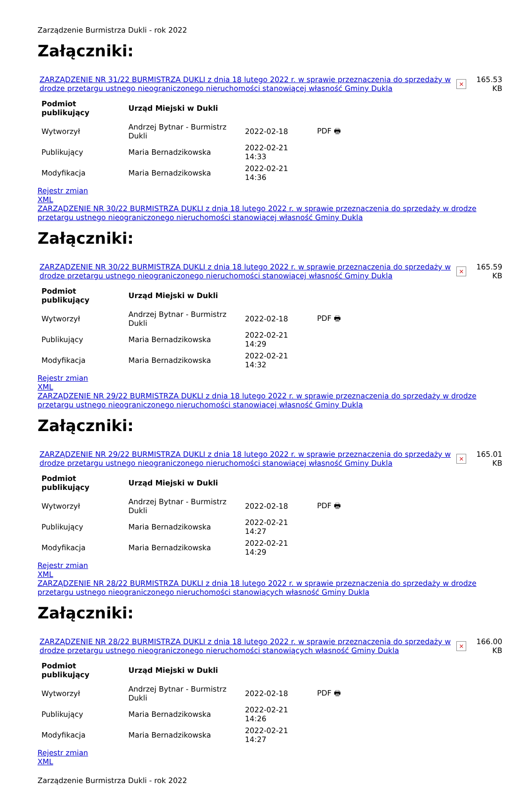Zarządzenie Burmistrza Dukli - rok 2022
Załączniki:
| ZARZĄDZENIE NR 31/22 BURMISTRZA DUKLI z dnia 18 lutego 2022 r. w sprawie przeznaczenia do sprzedaży w drodze przetargu ustnego nieograniczonego nieruchomości stanowiącej własność Gminy Dukla | × | 165.53 KB |
| Podmiot publikujący | Urząd Miejski w Dukli | | |
| --- | --- | --- | --- |
| Wytworzył | Andrzej Bytnar - Burmistrz Dukli | 2022-02-18 | PDF 🖶 |
| Publikujący | Maria Bernadzikowska | 2022-02-21 14:33 | |
| Modyfikacja | Maria Bernadzikowska | 2022-02-21 14:36 | |
Rejestr zmian
XML
ZARZĄDZENIE NR 30/22 BURMISTRZA DUKLI z dnia 18 lutego 2022 r. w sprawie przeznaczenia do sprzedaży w drodze przetargu ustnego nieograniczonego nieruchomości stanowiącej własność Gminy Dukla
Załączniki:
| ZARZĄDZENIE NR 30/22 BURMISTRZA DUKLI z dnia 18 lutego 2022 r. w sprawie przeznaczenia do sprzedaży w drodze przetargu ustnego nieograniczonego nieruchomości stanowiącej własność Gminy Dukla | × | 165.59 KB |
| Podmiot publikujący | Urząd Miejski w Dukli | | |
| --- | --- | --- | --- |
| Wytworzył | Andrzej Bytnar - Burmistrz Dukli | 2022-02-18 | PDF 🖶 |
| Publikujący | Maria Bernadzikowska | 2022-02-21 14:29 | |
| Modyfikacja | Maria Bernadzikowska | 2022-02-21 14:32 | |
Rejestr zmian
XML
ZARZĄDZENIE NR 29/22 BURMISTRZA DUKLI z dnia 18 lutego 2022 r. w sprawie przeznaczenia do sprzedaży w drodze przetargu ustnego nieograniczonego nieruchomości stanowiącej własność Gminy Dukla
Załączniki:
| ZARZĄDZENIE NR 29/22 BURMISTRZA DUKLI z dnia 18 lutego 2022 r. w sprawie przeznaczenia do sprzedaży w drodze przetargu ustnego nieograniczonego nieruchomości stanowiącej własność Gminy Dukla | × | 165.01 KB |
| Podmiot publikujący | Urząd Miejski w Dukli | | |
| --- | --- | --- | --- |
| Wytworzył | Andrzej Bytnar - Burmistrz Dukli | 2022-02-18 | PDF 🖶 |
| Publikujący | Maria Bernadzikowska | 2022-02-21 14:27 | |
| Modyfikacja | Maria Bernadzikowska | 2022-02-21 14:29 | |
Rejestr zmian
XML
ZARZĄDZENIE NR 28/22 BURMISTRZA DUKLI z dnia 18 lutego 2022 r. w sprawie przeznaczenia do sprzedaży w drodze przetargu ustnego nieograniczonego nieruchomości stanowiących własność Gminy Dukla
Załączniki:
| ZARZĄDZENIE NR 28/22 BURMISTRZA DUKLI z dnia 18 lutego 2022 r. w sprawie przeznaczenia do sprzedaży w drodze przetargu ustnego nieograniczonego nieruchomości stanowiących własność Gminy Dukla | × | 166.00 KB |
| Podmiot publikujący | Urząd Miejski w Dukli | | |
| --- | --- | --- | --- |
| Wytworzył | Andrzej Bytnar - Burmistrz Dukli | 2022-02-18 | PDF 🖶 |
| Publikujący | Maria Bernadzikowska | 2022-02-21 14:26 | |
| Modyfikacja | Maria Bernadzikowska | 2022-02-21 14:27 | |
Rejestr zmian
XML
Zarządzenie Burmistrza Dukli - rok 2022